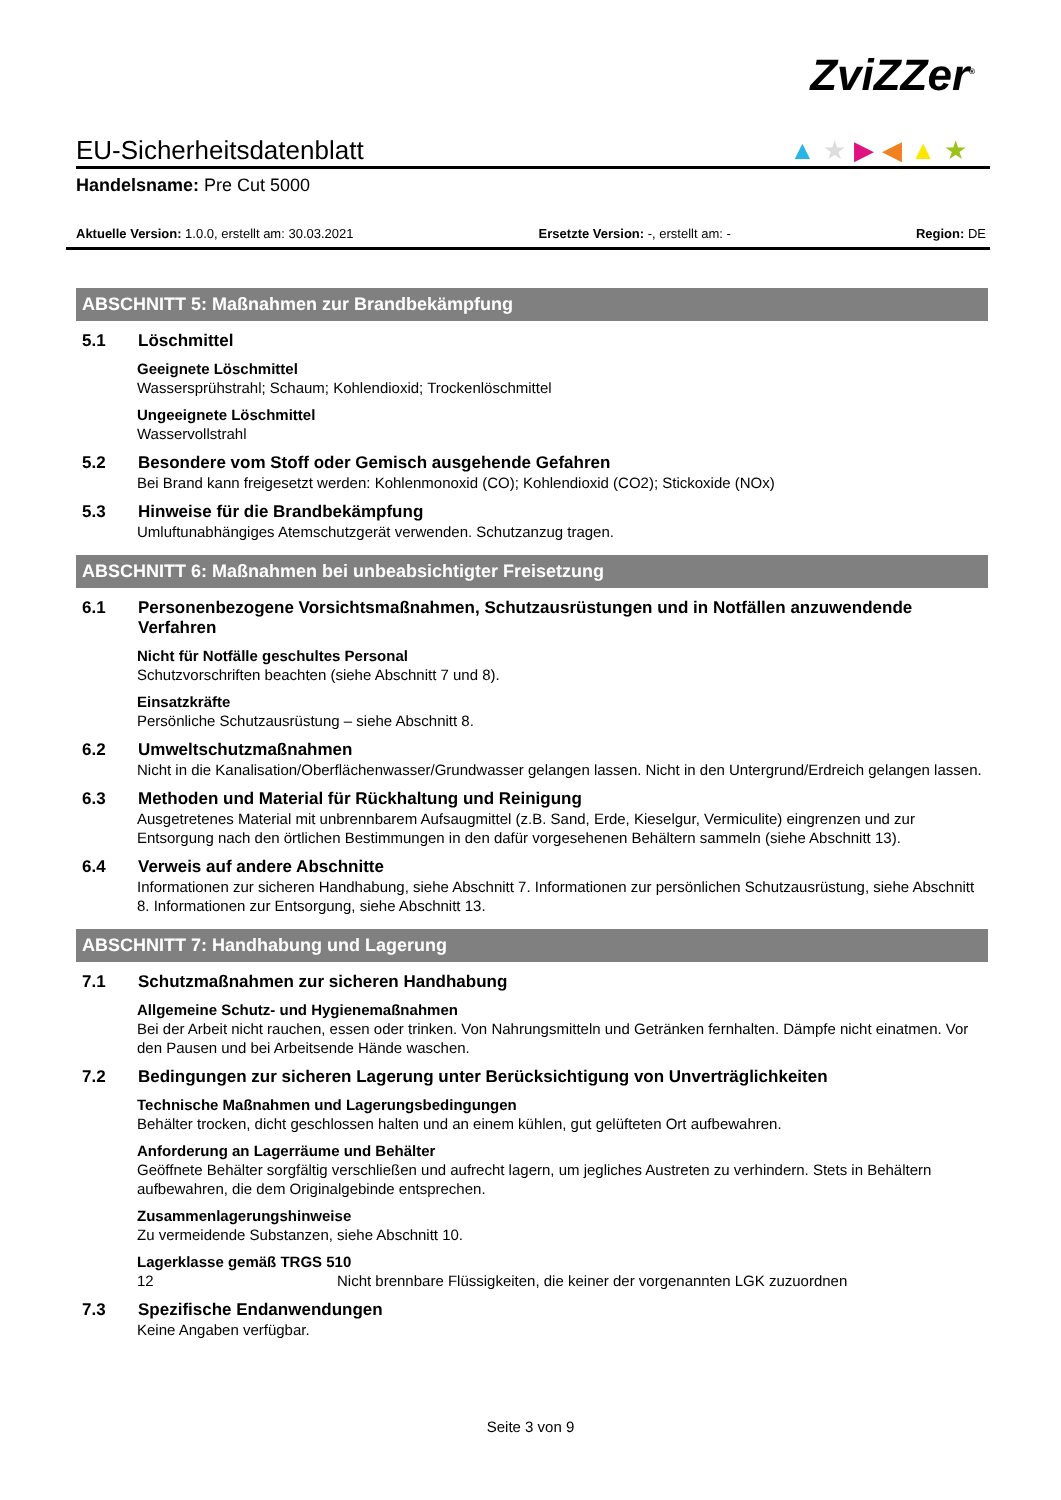ZviZZer<sup>®</sup>
▲★▶◀▲★
EU-Sicherheitsdatenblatt
Handelsname: Pre Cut 5000
Aktuelle Version: 1.0.0, erstellt am: 30.03.2021 Ersetzte Version: -, erstellt am: - Region: DE
ABSCHNITT 5: Maßnahmen zur Brandbekämpfung
5.1 Löschmittel
Geeignete Löschmittel
Wassersprühstrahl; Schaum; Kohlendioxid; Trockenlöschmittel
Ungeeignete Löschmittel
Wasservollstrahl
5.2 Besondere vom Stoff oder Gemisch ausgehende Gefahren
Bei Brand kann freigesetzt werden: Kohlenmonoxid (CO); Kohlendioxid (CO2); Stickoxide (NOx)
5.3 Hinweise für die Brandbekämpfung
Umluftunabhängiges Atemschutzgerät verwenden. Schutzanzug tragen.
ABSCHNITT 6: Maßnahmen bei unbeabsichtigter Freisetzung
6.1 Personenbezogene Vorsichtsmaßnahmen, Schutzausrüstungen und in Notfällen anzuwendende Verfahren
Nicht für Notfälle geschultes Personal
Schutzvorschriften beachten (siehe Abschnitt 7 und 8).
Einsatzkräfte
Persönliche Schutzausrüstung – siehe Abschnitt 8.
6.2 Umweltschutzmaßnahmen
Nicht in die Kanalisation/Oberflächenwasser/Grundwasser gelangen lassen. Nicht in den Untergrund/Erdreich gelangen lassen.
6.3 Methoden und Material für Rückhaltung und Reinigung
Ausgetretenes Material mit unbrennbarem Aufsaugmittel (z.B. Sand, Erde, Kieselgur, Vermiculite) eingrenzen und zur Entsorgung nach den örtlichen Bestimmungen in den dafür vorgesehenen Behältern sammeln (siehe Abschnitt 13).
6.4 Verweis auf andere Abschnitte
Informationen zur sicheren Handhabung, siehe Abschnitt 7. Informationen zur persönlichen Schutzausrüstung, siehe Abschnitt 8. Informationen zur Entsorgung, siehe Abschnitt 13.
ABSCHNITT 7: Handhabung und Lagerung
7.1 Schutzmaßnahmen zur sicheren Handhabung
Allgemeine Schutz- und Hygienemaßnahmen
Bei der Arbeit nicht rauchen, essen oder trinken. Von Nahrungsmitteln und Getränken fernhalten. Dämpfe nicht einatmen. Vor den Pausen und bei Arbeitsende Hände waschen.
7.2 Bedingungen zur sicheren Lagerung unter Berücksichtigung von Unverträglichkeiten
Technische Maßnahmen und Lagerungsbedingungen
Behälter trocken, dicht geschlossen halten und an einem kühlen, gut gelüfteten Ort aufbewahren.
Anforderung an Lagerräume und Behälter
Geöffnete Behälter sorgfältig verschließen und aufrecht lagern, um jegliches Austreten zu verhindern. Stets in Behältern aufbewahren, die dem Originalgebinde entsprechen.
Zusammenlagerungshinweise
Zu vermeidende Substanzen, siehe Abschnitt 10.
Lagerklasse gemäß TRGS 510
12 Nicht brennbare Flüssigkeiten, die keiner der vorgenannten LGK zuzuordnen
7.3 Spezifische Endanwendungen
Keine Angaben verfügbar.
Seite 3 von 9